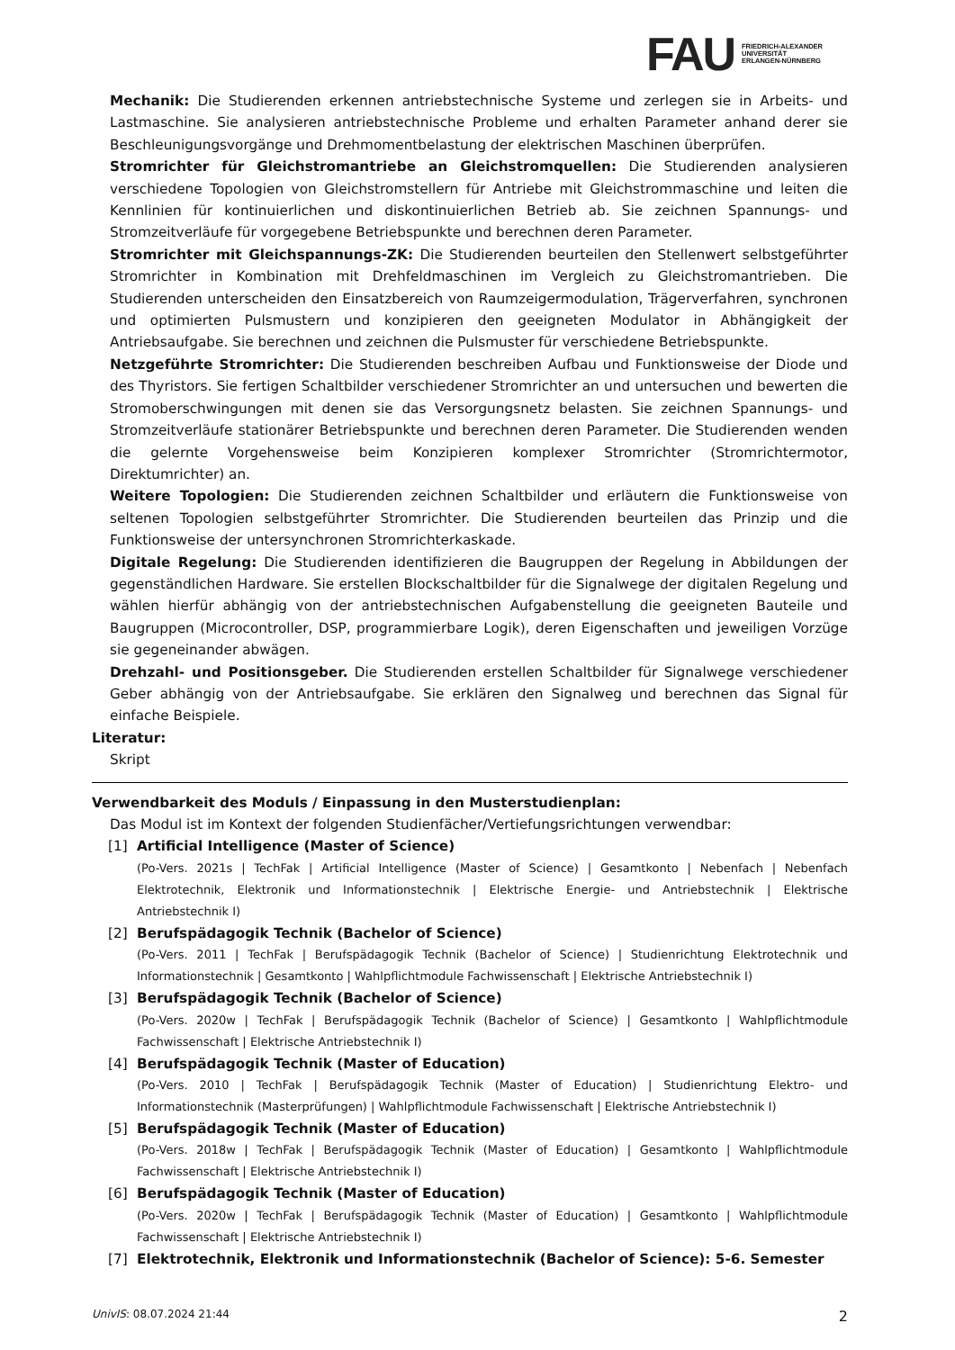FAU FRIEDRICH-ALEXANDER
UNIVERSITÄT
ERLANGEN-NÜRNBERG
Mechanik: Die Studierenden erkennen antriebstechnische Systeme und zerlegen sie in Arbeits- und Lastmaschine. Sie analysieren antriebstechnische Probleme und erhalten Parameter anhand derer sie Beschleunigungsvorgänge und Drehmomentbelastung der elektrischen Maschinen überprüfen.
Stromrichter für Gleichstromantriebe an Gleichstromquellen: Die Studierenden analysieren verschiedene Topologien von Gleichstromstellern für Antriebe mit Gleichstrommaschine und leiten die Kennlinien für kontinuierlichen und diskontinuierlichen Betrieb ab. Sie zeichnen Spannungs- und Stromzeitverläufe für vorgegebene Betriebspunkte und berechnen deren Parameter.
Stromrichter mit Gleichspannungs-ZK: Die Studierenden beurteilen den Stellenwert selbstgeführter Stromrichter in Kombination mit Drehfeldmaschinen im Vergleich zu Gleichstromantrieben. Die Studierenden unterscheiden den Einsatzbereich von Raumzeigermodulation, Trägerverfahren, synchronen und optimierten Pulsmustern und konzipieren den geeigneten Modulator in Abhängigkeit der Antriebsaufgabe. Sie berechnen und zeichnen die Pulsmuster für verschiedene Betriebspunkte.
Netzgeführte Stromrichter: Die Studierenden beschreiben Aufbau und Funktionsweise der Diode und des Thyristors. Sie fertigen Schaltbilder verschiedener Stromrichter an und untersuchen und bewerten die Stromoberschwingungen mit denen sie das Versorgungsnetz belasten. Sie zeichnen Spannungs- und Stromzeitverläufe stationärer Betriebspunkte und berechnen deren Parameter. Die Studierenden wenden die gelernte Vorgehensweise beim Konzipieren komplexer Stromrichter (Stromrichtermotor, Direktumrichter) an.
Weitere Topologien: Die Studierenden zeichnen Schaltbilder und erläutern die Funktionsweise von seltenen Topologien selbstgeführter Stromrichter. Die Studierenden beurteilen das Prinzip und die Funktionsweise der untersynchronen Stromrichterkaskade.
Digitale Regelung: Die Studierenden identifizieren die Baugruppen der Regelung in Abbildungen der gegenständlichen Hardware. Sie erstellen Blockschaltbilder für die Signalwege der digitalen Regelung und wählen hierfür abhängig von der antriebstechnischen Aufgabenstellung die geeigneten Bauteile und Baugruppen (Microcontroller, DSP, programmierbare Logik), deren Eigenschaften und jeweiligen Vorzüge sie gegeneinander abwägen.
Drehzahl- und Positionsgeber. Die Studierenden erstellen Schaltbilder für Signalwege verschiedener Geber abhängig von der Antriebsaufgabe. Sie erklären den Signalweg und berechnen das Signal für einfache Beispiele.
Literatur:
Skript
Verwendbarkeit des Moduls / Einpassung in den Musterstudienplan:
Das Modul ist im Kontext der folgenden Studienfächer/Vertiefungsrichtungen verwendbar:
[1] Artificial Intelligence (Master of Science)
(Po-Vers. 2021s | TechFak | Artificial Intelligence (Master of Science) | Gesamtkonto | Nebenfach | Nebenfach Elektrotechnik, Elektronik und Informationstechnik | Elektrische Energie- und Antriebstechnik | Elektrische Antriebstechnik I)
[2] Berufspädagogik Technik (Bachelor of Science)
(Po-Vers. 2011 | TechFak | Berufspädagogik Technik (Bachelor of Science) | Studienrichtung Elektrotechnik und Informationstechnik | Gesamtkonto | Wahlpflichtmodule Fachwissenschaft | Elektrische Antriebstechnik I)
[3] Berufspädagogik Technik (Bachelor of Science)
(Po-Vers. 2020w | TechFak | Berufspädagogik Technik (Bachelor of Science) | Gesamtkonto | Wahlpflichtmodule Fachwissenschaft | Elektrische Antriebstechnik I)
[4] Berufspädagogik Technik (Master of Education)
(Po-Vers. 2010 | TechFak | Berufspädagogik Technik (Master of Education) | Studienrichtung Elektro- und Informationstechnik (Masterprüfungen) | Wahlpflichtmodule Fachwissenschaft | Elektrische Antriebstechnik I)
[5] Berufspädagogik Technik (Master of Education)
(Po-Vers. 2018w | TechFak | Berufspädagogik Technik (Master of Education) | Gesamtkonto | Wahlpflichtmodule Fachwissenschaft | Elektrische Antriebstechnik I)
[6] Berufspädagogik Technik (Master of Education)
(Po-Vers. 2020w | TechFak | Berufspädagogik Technik (Master of Education) | Gesamtkonto | Wahlpflichtmodule Fachwissenschaft | Elektrische Antriebstechnik I)
[7] Elektrotechnik, Elektronik und Informationstechnik (Bachelor of Science): 5-6. Semester
UnivIS: 08.07.2024 21:44 2